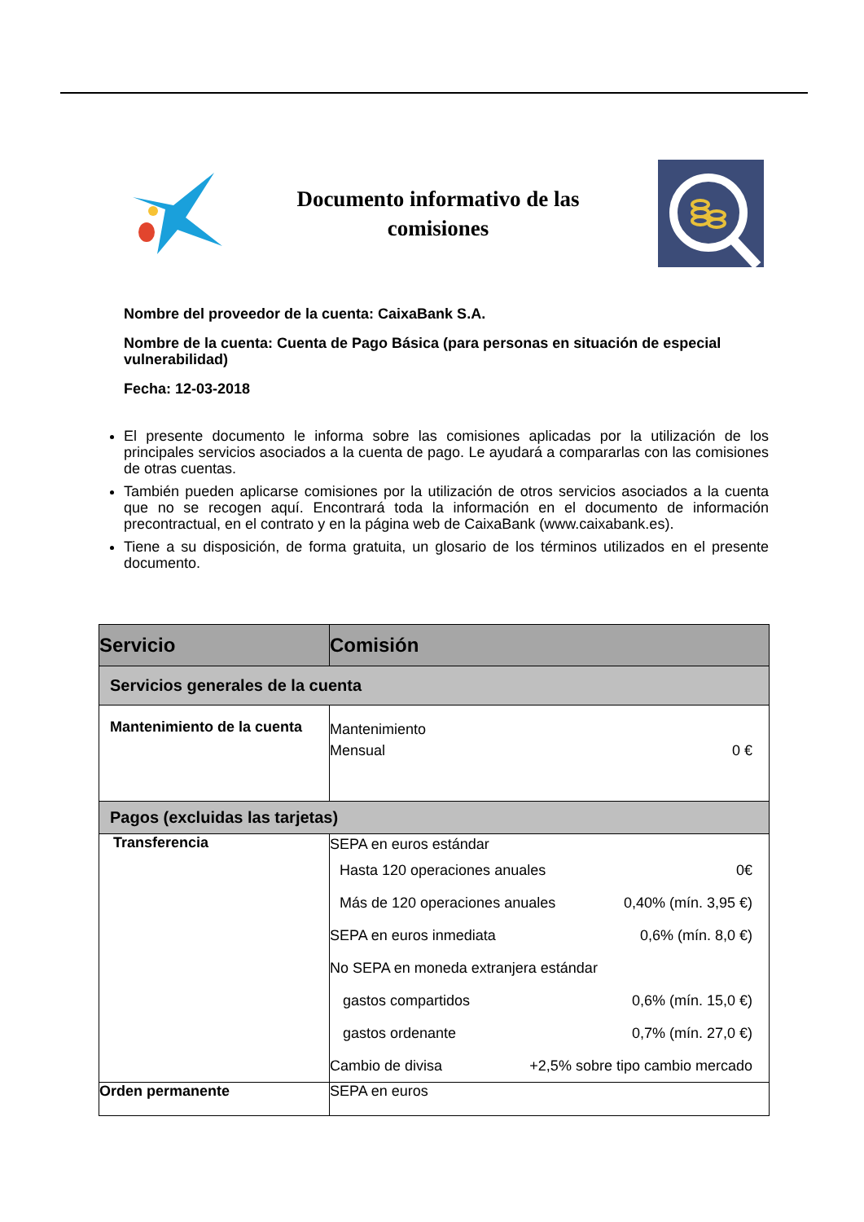Documento informativo de las comisiones
Nombre del proveedor de la cuenta: CaixaBank S.A.
Nombre de la cuenta: Cuenta de Pago Básica (para personas en situación de especial vulnerabilidad)
Fecha: 12-03-2018
El presente documento le informa sobre las comisiones aplicadas por la utilización de los principales servicios asociados a la cuenta de pago. Le ayudará a compararlas con las comisiones de otras cuentas.
También pueden aplicarse comisiones por la utilización de otros servicios asociados a la cuenta que no se recogen aquí. Encontrará toda la información en el documento de información precontractual, en el contrato y en la página web de CaixaBank (www.caixabank.es).
Tiene a su disposición, de forma gratuita, un glosario de los términos utilizados en el presente documento.
| Servicio | Comisión |
| --- | --- |
| Servicios generales de la cuenta | |
| Mantenimiento de la cuenta | Mantenimiento Mensual 0 € |
| Pagos (excluidas las tarjetas) | |
| Transferencia | SEPA en euros estándar Hasta 120 operaciones anuales 0€ Más de 120 operaciones anuales 0,40% (mín. 3,95 €) SEPA en euros inmediata 0,6% (mín. 8,0 €) No SEPA en moneda extranjera estándar gastos compartidos 0,6% (mín. 15,0 €) gastos ordenante 0,7% (mín. 27,0 €) Cambio de divisa +2,5% sobre tipo cambio mercado |
| Orden permanente | SEPA en euros |